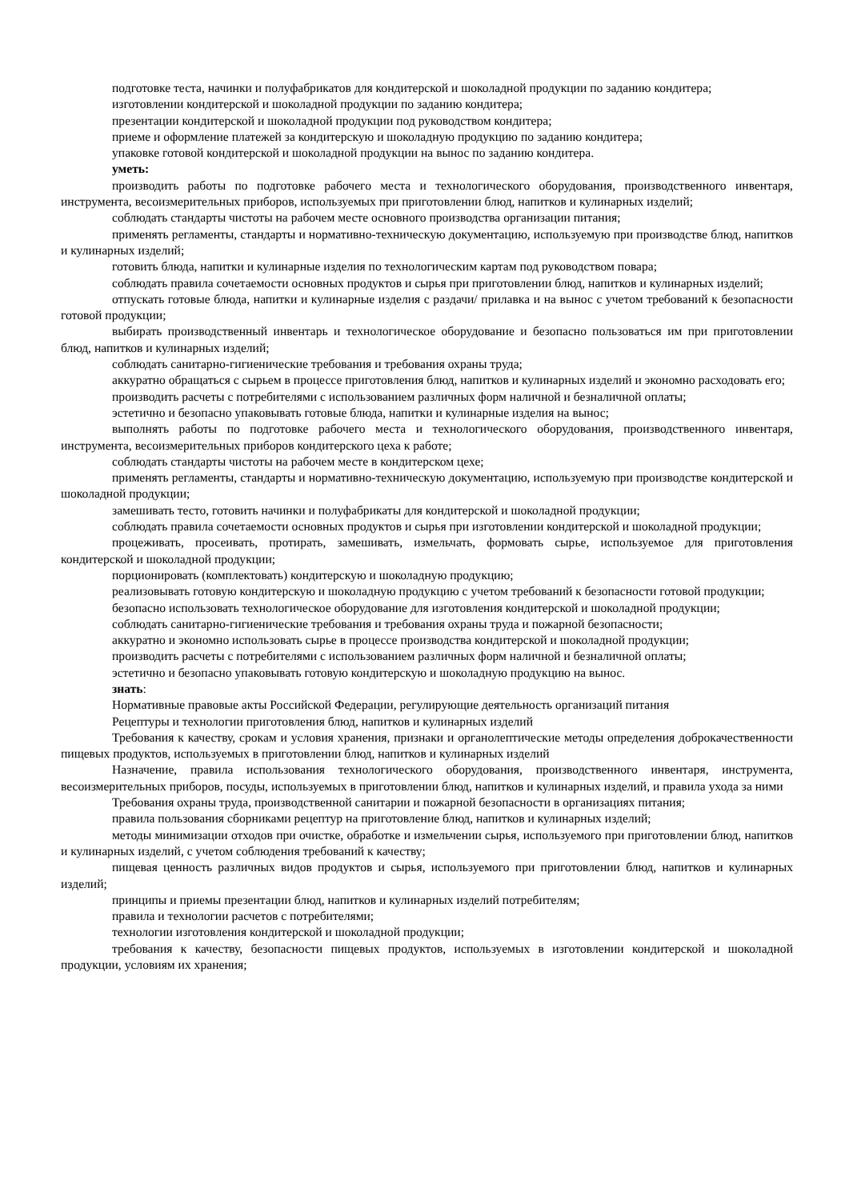подготовке теста, начинки и полуфабрикатов для кондитерской и шоколадной продукции по заданию кондитера;
изготовлении кондитерской и шоколадной продукции по заданию кондитера;
презентации кондитерской и шоколадной продукции под руководством кондитера;
приеме и оформление платежей за кондитерскую и шоколадную продукцию по заданию кондитера;
упаковке готовой кондитерской и шоколадной продукции на вынос по заданию кондитера.
уметь:
производить работы по подготовке рабочего места и технологического оборудования, производственного инвентаря, инструмента, весоизмерительных приборов, используемых при приготовлении блюд, напитков и кулинарных изделий;
соблюдать стандарты чистоты на рабочем месте основного производства организации питания;
применять регламенты, стандарты и нормативно-техническую документацию, используемую при производстве блюд, напитков и кулинарных изделий;
готовить блюда, напитки и кулинарные изделия по технологическим картам под руководством повара;
соблюдать правила сочетаемости основных продуктов и сырья при приготовлении блюд, напитков и кулинарных изделий;
отпускать готовые блюда, напитки и кулинарные изделия с раздачи/ прилавка и на вынос с учетом требований к безопасности готовой продукции;
выбирать производственный инвентарь и технологическое оборудование и безопасно пользоваться им при приготовлении блюд, напитков и кулинарных изделий;
соблюдать санитарно-гигиенические требования и требования охраны труда;
аккуратно обращаться с сырьем в процессе приготовления блюд, напитков и кулинарных изделий и экономно расходовать его;
производить расчеты с потребителями с использованием различных форм наличной и безналичной оплаты;
эстетично и безопасно упаковывать готовые блюда, напитки и кулинарные изделия на вынос;
выполнять работы по подготовке рабочего места и технологического оборудования, производственного инвентаря, инструмента, весоизмерительных приборов кондитерского цеха к работе;
соблюдать стандарты чистоты на рабочем месте в кондитерском цехе;
применять регламенты, стандарты и нормативно-техническую документацию, используемую при производстве кондитерской и шоколадной продукции;
замешивать тесто, готовить начинки и полуфабрикаты для кондитерской и шоколадной продукции;
соблюдать правила сочетаемости основных продуктов и сырья при изготовлении кондитерской и шоколадной продукции;
процеживать, просеивать, протирать, замешивать, измельчать, формовать сырье, используемое для приготовления кондитерской и шоколадной продукции;
порционировать (комплектовать) кондитерскую и шоколадную продукцию;
реализовывать готовую кондитерскую и шоколадную продукцию с учетом требований к безопасности готовой продукции;
безопасно использовать технологическое оборудование для изготовления кондитерской и шоколадной продукции;
соблюдать санитарно-гигиенические требования и требования охраны труда и пожарной безопасности;
аккуратно и экономно использовать сырье в процессе производства кондитерской и шоколадной продукции;
производить расчеты с потребителями с использованием различных форм наличной и безналичной оплаты;
эстетично и безопасно упаковывать готовую кондитерскую и шоколадную продукцию на вынос.
знать:
Нормативные правовые акты Российской Федерации, регулирующие деятельность организаций питания
Рецептуры и технологии приготовления блюд, напитков и кулинарных изделий
Требования к качеству, срокам и условия хранения, признаки и органолептические методы определения доброкачественности пищевых продуктов, используемых в приготовлении блюд, напитков и кулинарных изделий
Назначение, правила использования технологического оборудования, производственного инвентаря, инструмента, весоизмерительных приборов, посуды, используемых в приготовлении блюд, напитков и кулинарных изделий, и правила ухода за ними
Требования охраны труда, производственной санитарии и пожарной безопасности в организациях питания;
правила пользования сборниками рецептур на приготовление блюд, напитков и кулинарных изделий;
методы минимизации отходов при очистке, обработке и измельчении сырья, используемого при приготовлении блюд, напитков и кулинарных изделий, с учетом соблюдения требований к качеству;
пищевая ценность различных видов продуктов и сырья, используемого при приготовлении блюд, напитков и кулинарных изделий;
принципы и приемы презентации блюд, напитков и кулинарных изделий потребителям;
правила и технологии расчетов с потребителями;
технологии изготовления кондитерской и шоколадной продукции;
требования к качеству, безопасности пищевых продуктов, используемых в изготовлении кондитерской и шоколадной продукции, условиям их хранения;